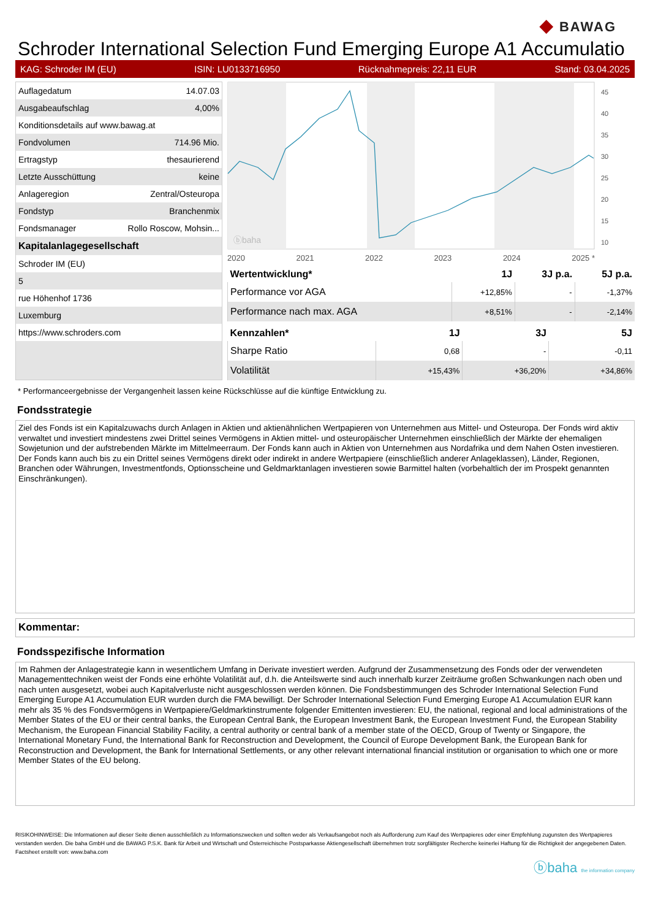◆ BAWAG
Schroder International Selection Fund Emerging Europe A1 Accumulatio
KAG: Schroder IM (EU) ISIN: LU0133716950 Rücknahmepreis: 22,11 EUR Stand: 03.04.2025
| Auflagedatum | 14.07.03 |
| Ausgabeaufschlag | 4,00% |
| Konditionsdetails auf www.bawag.at | |
| Fondvolumen | 714.96 Mio. |
| Ertragstyp | thesaurierend |
| Letzte Ausschüttung | keine |
| Anlageregion | Zentral/Osteuropa |
| Fondstyp | Branchenmix |
| Fondsmanager | Rollo Roscow, Mohsin... |
| Kapitalanlagegesellschaft | |
| Schroder IM (EU) | |
| 5 | |
| rue Höhenhof 1736 | |
| Luxemburg | |
| https://www.schroders.com | |
ⓑbaha
45
40
35
30
25
20
15
10
2020 2021 2022 2023 2024 2025 *
| Wertentwicklung* | 1J | 3J p.a. | 5J p.a. |
| --- | --- | --- | --- |
| Performance vor AGA | +12,85% | - | -1,37% |
| Performance nach max. AGA | +8,51% | - | -2,14% |
| Kennzahlen* | 1J | 3J | 5J |
| --- | --- | --- | --- |
| Sharpe Ratio | 0,68 | - | -0,11 |
| Volatilität | +15,43% | +36,20% | +34,86% |
* Performanceergebnisse der Vergangenheit lassen keine Rückschlüsse auf die künftige Entwicklung zu.
Fondsstrategie
Ziel des Fonds ist ein Kapitalzuwachs durch Anlagen in Aktien und aktienähnlichen Wertpapieren von Unternehmen aus Mittel- und Osteuropa. Der Fonds wird aktiv verwaltet und investiert mindestens zwei Drittel seines Vermögens in Aktien mittel- und osteuropäischer Unternehmen einschließlich der Märkte der ehemaligen Sowjetunion und der aufstrebenden Märkte im Mittelmeerraum. Der Fonds kann auch in Aktien von Unternehmen aus Nordafrika und dem Nahen Osten investieren. Der Fonds kann auch bis zu ein Drittel seines Vermögens direkt oder indirekt in andere Wertpapiere (einschließlich anderer Anlageklassen), Länder, Regionen, Branchen oder Währungen, Investmentfonds, Optionsscheine und Geldmarktanlagen investieren sowie Barmittel halten (vorbehaltlich der im Prospekt genannten Einschränkungen).
Kommentar:
Fondsspezifische Information
Im Rahmen der Anlagestrategie kann in wesentlichem Umfang in Derivate investiert werden. Aufgrund der Zusammensetzung des Fonds oder der verwendeten Managementtechniken weist der Fonds eine erhöhte Volatilität auf, d.h. die Anteilswerte sind auch innerhalb kurzer Zeiträume großen Schwankungen nach oben und nach unten ausgesetzt, wobei auch Kapitalverluste nicht ausgeschlossen werden können. Die Fondsbestimmungen des Schroder International Selection Fund Emerging Europe A1 Accumulation EUR wurden durch die FMA bewilligt. Der Schroder International Selection Fund Emerging Europe A1 Accumulation EUR kann mehr als 35 % des Fondsvermögens in Wertpapiere/Geldmarktinstrumente folgender Emittenten investieren: EU, the national, regional and local administrations of the Member States of the EU or their central banks, the European Central Bank, the European Investment Bank, the European Investment Fund, the European Stability Mechanism, the European Financial Stability Facility, a central authority or central bank of a member state of the OECD, Group of Twenty or Singapore, the International Monetary Fund, the International Bank for Reconstruction and Development, the Council of Europe Development Bank, the European Bank for Reconstruction and Development, the Bank for International Settlements, or any other relevant international financial institution or organisation to which one or more Member States of the EU belong.
RISIKOHINWEISE: Die Informationen auf dieser Seite dienen ausschließlich zu Informationszwecken und sollten weder als Verkaufsangebot noch als Aufforderung zum Kauf des Wertpapieres oder einer Empfehlung zugunsten des Wertpapieres verstanden werden. Die baha GmbH und die BAWAG P.S.K. Bank für Arbeit und Wirtschaft und Österreichische Postsparkasse Aktiengesellschaft übernehmen trotz sorgfältigster Recherche keinerlei Haftung für die Richtigkeit der angegebenen Daten.
Factsheet erstellt von: www.baha.com
ⓑbaha the information company